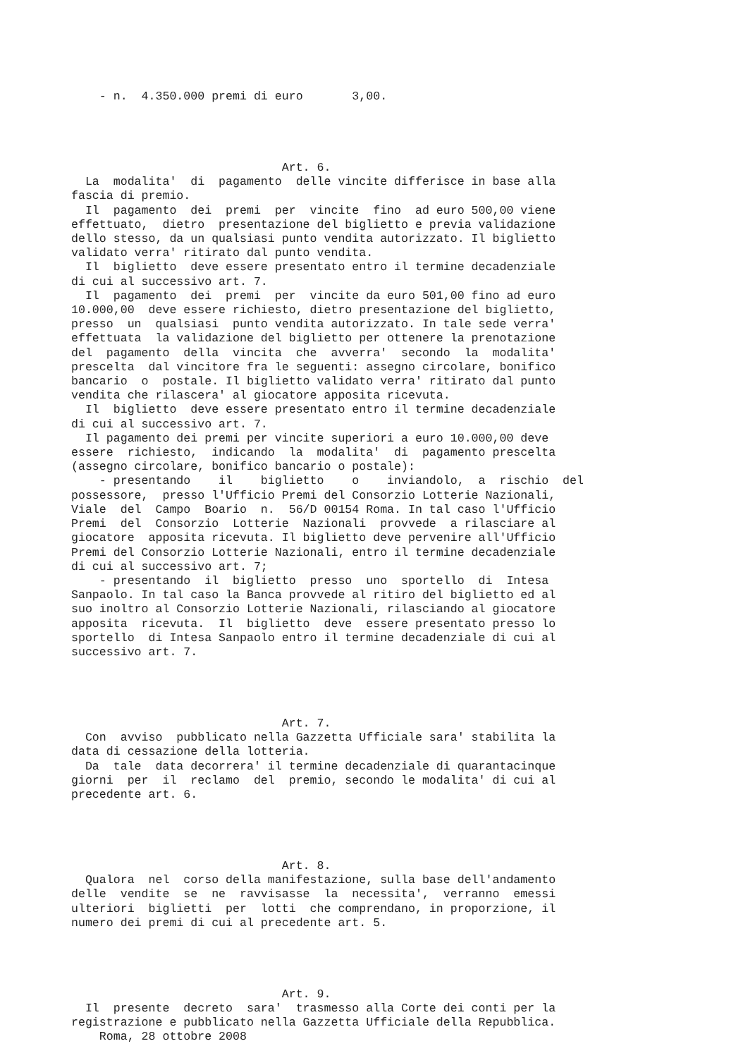- n.  4.350.000 premi di euro       3,00.




                              Art. 6.
  La  modalita'  di  pagamento  delle vincite differisce in base alla
fascia di premio.
  Il  pagamento  dei  premi  per  vincite  fino  ad euro 500,00 viene
effettuato,  dietro  presentazione del biglietto e previa validazione
dello stesso, da un qualsiasi punto vendita autorizzato. Il biglietto
validato verra' ritirato dal punto vendita.
  Il  biglietto  deve essere presentato entro il termine decadenziale
di cui al successivo art. 7.
  Il  pagamento  dei  premi  per  vincite da euro 501,00 fino ad euro
10.000,00  deve essere richiesto, dietro presentazione del biglietto,
presso  un  qualsiasi  punto vendita autorizzato. In tale sede verra'
effettuata  la validazione del biglietto per ottenere la prenotazione
del  pagamento  della  vincita  che  avverra'  secondo  la  modalita'
prescelta  dal vincitore fra le seguenti: assegno circolare, bonifico
bancario  o  postale. Il biglietto validato verra' ritirato dal punto
vendita che rilascera' al giocatore apposita ricevuta.
  Il  biglietto  deve essere presentato entro il termine decadenziale
di cui al successivo art. 7.
  Il pagamento dei premi per vincite superiori a euro 10.000,00 deve
essere  richiesto,  indicando  la  modalita'  di  pagamento prescelta
(assegno circolare, bonifico bancario o postale):
    - presentando    il    biglietto    o    inviandolo,  a  rischio  del
possessore,  presso l'Ufficio Premi del Consorzio Lotterie Nazionali,
Viale  del  Campo  Boario  n.  56/D 00154 Roma. In tal caso l'Ufficio
Premi  del  Consorzio  Lotterie  Nazionali  provvede  a rilasciare al
giocatore  apposita ricevuta. Il biglietto deve pervenire all'Ufficio
Premi del Consorzio Lotterie Nazionali, entro il termine decadenziale
di cui al successivo art. 7;
    - presentando  il  biglietto  presso  uno  sportello  di  Intesa
Sanpaolo. In tal caso la Banca provvede al ritiro del biglietto ed al
suo inoltro al Consorzio Lotterie Nazionali, rilasciando al giocatore
apposita  ricevuta.  Il  biglietto  deve  essere presentato presso lo
sportello  di Intesa Sanpaolo entro il termine decadenziale di cui al
successivo art. 7.




                              Art. 7.
  Con  avviso  pubblicato nella Gazzetta Ufficiale sara' stabilita la
data di cessazione della lotteria.
  Da  tale  data decorrera' il termine decadenziale di quarantacinque
giorni  per  il  reclamo  del  premio, secondo le modalita' di cui al
precedente art. 6.




                              Art. 8.
  Qualora  nel  corso della manifestazione, sulla base dell'andamento
delle  vendite  se  ne  ravvisasse  la  necessita',  verranno  emessi
ulteriori  biglietti  per  lotti  che comprendano, in proporzione, il
numero dei premi di cui al precedente art. 5.




                              Art. 9.
  Il  presente  decreto  sara'  trasmesso alla Corte dei conti per la
registrazione e pubblicato nella Gazzetta Ufficiale della Repubblica.
    Roma, 28 ottobre 2008